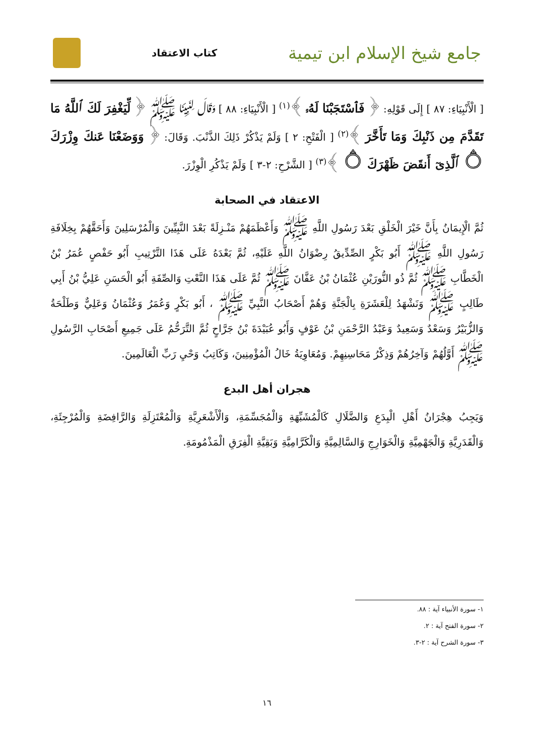جامع شيخ الإسلام ابن تيمية
كتاب الاعتقاد
[ الْأَنْبِيَاءِ: ٨٧ ] إِلَى قَوْلِهِ: ﴿ فَٱسْتَجَبْنَا لَهُۥ ﴾<sup>(١)</sup> [ الْأَنْبِيَاءِ: ٨٨ ] وَقَالَ لِنَبِيِّنَا ﷺ ﴿ لِّيَغْفِرَ لَكَ ٱللَّهُ مَا تَقَدَّمَ مِن ذَنْبِكَ وَمَا تَأَخَّرَ ﴾<sup>(٢)</sup> [ الْفَتْحِ: ٢ ] وَلَمْ يَذْكُرْ ذَلِكَ الذَّنْبَ. وَقَالَ: ﴿ وَوَضَعْنَا عَنكَ وِزْرَكَ ۝ ٱلَّذِىٓ أَنقَضَ ظَهْرَكَ ۝ ﴾<sup>(٣)</sup> [ الشَّرْحِ: ٢-٣ ] وَلَمْ يَذْكُرِ الْوِزْرَ.
الاعتقاد في الصحابة
ثُمَّ الْإِيمَانُ بِأَنَّ خَيْرَ الْخَلْقِ بَعْدَ رَسُولِ اللَّهِ ﷺ وَأَعْظَمَهُمْ مَنْـزِلَةً بَعْدَ النَّبِيِّينَ وَالْمُرْسَلِينَ وَأَحَقَّهُمْ بِخِلَافَةِ رَسُولِ اللَّهِ ﷺ أَبُو بَكْرٍ الصِّدِّيقُ رِضْوَانُ اللَّهِ عَلَيْهِ، ثُمَّ بَعْدَهُ عَلَى هَذَا التَّرْتِيبِ أَبُو حَفْصٍ عُمَرُ بْنُ الْخَطَّابِ ﷺ ثُمَّ ذُو النُّورَيْنِ عُثْمَانُ بْنُ عَفَّانَ ﷺ ثُمَّ عَلَى هَذَا النَّعْتِ وَالصِّفَةِ أَبُو الْحَسَنِ عَلِيُّ بْنُ أَبِي طَالِبٍ ﷺ وَنَشْهَدُ لِلْعَشَرَةِ بِالْجَنَّةِ وَهُمْ أَصْحَابُ النَّبِيِّ ﷺ ، أَبُو بَكْرٍ وَعُمَرُ وَعُثْمَانُ وَعَلِيٌّ وَطَلْحَةُ وَالزُّبَيْرُ وَسَعْدٌ وَسَعِيدٌ وَعَبْدُ الرَّحْمَنِ بْنُ عَوْفٍ وَأَبُو عُبَيْدَةَ بْنُ جَرَّاحٍ ثُمَّ التَّرَحُّمُ عَلَى جَمِيعِ أَصْحَابِ الرَّسُولِ ﷺ أَوَّلُهُمْ وَآخِرُهُمْ وَذِكْرُ مَحَاسِنِهِمْ. وَمُعَاوِيَةُ خَالُ الْمُؤْمِنِينَ، وَكَاتِبُ وَحْيِ رَبِّ الْعَالَمِينَ.
هجران أهل البدع
وَيَجِبُ هِجْرَانُ أَهْلِ الْبِدَعِ وَالضَّلَالِ كَالْمُشَبِّهَةِ وَالْمُجَسِّمَةِ، وَالْأَشْعَرِيَّةِ وَالْمُعْتَزِلَةِ وَالرَّافِضَةِ وَالْمُرْجِئَةِ، وَالْقَدَرِيَّةِ وَالْجَهْمِيَّةِ وَالْخَوَارِجِ وَالسَّالِمِيَّةِ وَالْكَرَّامِيَّةِ وَبَقِيَّةِ الْفِرَقِ الْمَذْمُومَةِ.
١- سورة الأنبياء آية : ٨٨.
٢- سورة الفتح آية : ٢.
٣- سورة الشرح آية : ٢-٣.
١٦